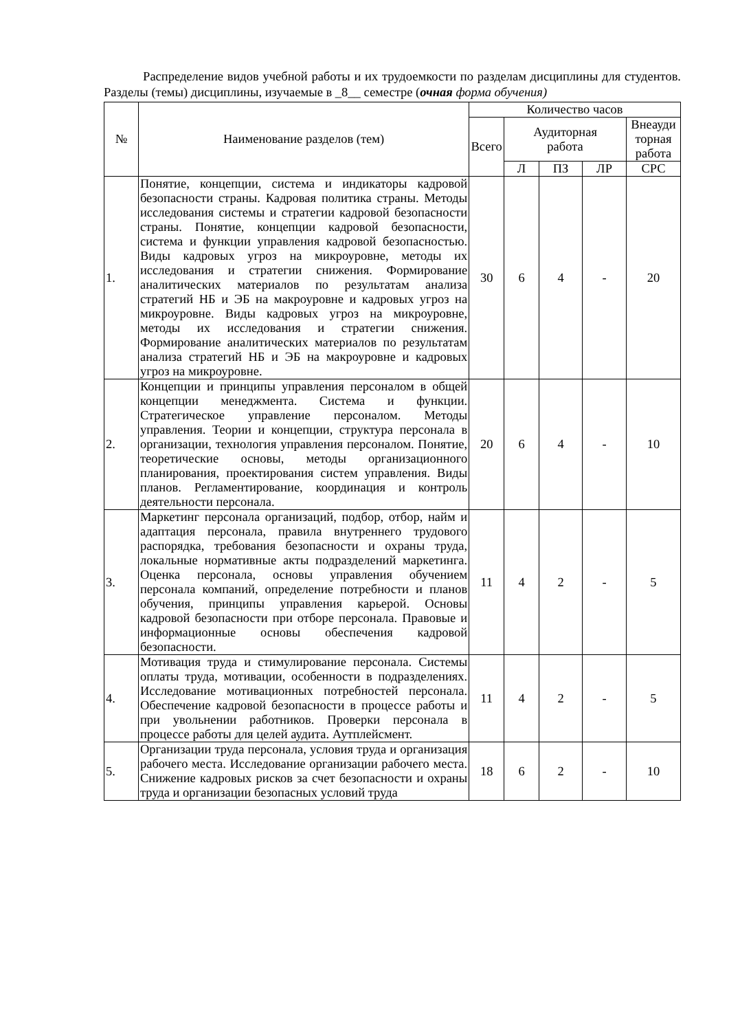Распределение видов учебной работы и их трудоемкости по разделам дисциплины для студентов. Разделы (темы) дисциплины, изучаемые в _8__ семестре (очная форма обучения)
| № | Наименование разделов (тем) | Количество часов | | | | |
| --- | --- | --- | --- | --- | --- | --- |
| | | Всего | Аудиторная работа | | | Внеауди торная работа |
| | | | Л | ПЗ | ЛР | СРС |
| 1. | Понятие, концепции, система и индикаторы кадровой безопасности страны. Кадровая политика страны. Методы исследования системы и стратегии кадровой безопасности страны. Понятие, концепции кадровой безопасности, система и функции управления кадровой безопасностью. Виды кадровых угроз на микроуровне, методы их исследования и стратегии снижения. Формирование аналитических материалов по результатам анализа стратегий НБ и ЭБ на макроуровне и кадровых угроз на микроуровне. Виды кадровых угроз на микроуровне, методы их исследования и стратегии снижения. Формирование аналитических материалов по результатам анализа стратегий НБ и ЭБ на макроуровне и кадровых угроз на микроуровне. | 30 | 6 | 4 | - | 20 |
| 2. | Концепции и принципы управления персоналом в общей концепции менеджмента. Система и функции. Стратегическое управление персоналом. Методы управления. Теории и концепции, структура персонала в организации, технология управления персоналом. Понятие, теоретические основы, методы организационного планирования, проектирования систем управления. Виды планов. Регламентирование, координация и контроль деятельности персонала. | 20 | 6 | 4 | - | 10 |
| 3. | Маркетинг персонала организаций, подбор, отбор, найм и адаптация персонала, правила внутреннего трудового распорядка, требования безопасности и охраны труда, локальные нормативные акты подразделений маркетинга. Оценка персонала, основы управления обучением персонала компаний, определение потребности и планов обучения, принципы управления карьерой. Основы кадровой безопасности при отборе персонала. Правовые и информационные основы обеспечения кадровой безопасности. | 11 | 4 | 2 | - | 5 |
| 4. | Мотивация труда и стимулирование персонала. Системы оплаты труда, мотивации, особенности в подразделениях. Исследование мотивационных потребностей персонала. Обеспечение кадровой безопасности в процессе работы и при увольнении работников. Проверки персонала в процессе работы для целей аудита. Аутплейсмент. | 11 | 4 | 2 | - | 5 |
| 5. | Организации труда персонала, условия труда и организация рабочего места. Исследование организации рабочего места. Снижение кадровых рисков за счет безопасности и охраны труда и организации безопасных условий труда | 18 | 6 | 2 | - | 10 |